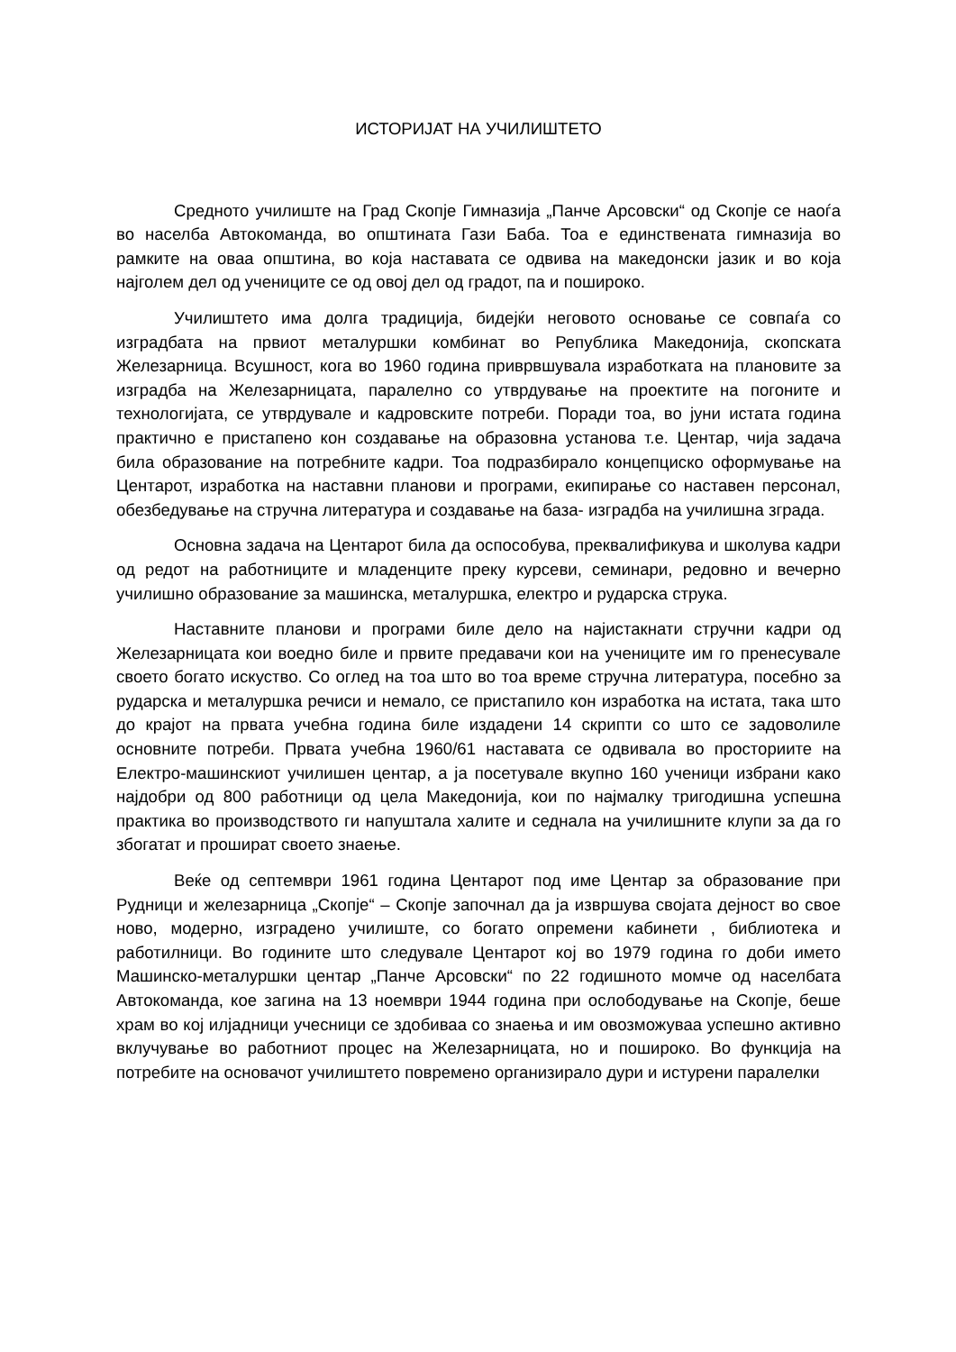ИСТОРИЈАТ НА УЧИЛИШТЕТО
Средното училиште на Град Скопје Гимназија „Панче Арсовски“ од Скопје се наоѓа во населба Автокоманда, во општината Гази Баба. Тоа е единствената гимназија во рамките на оваа општина, во која наставата се одвива на македонски јазик и во која најголем дел од учениците се од овој дел од градот, па и пошироко.
Училиштето има долга традиција, бидејќи неговото основање се совпаѓа со изградбата на првиот металуршки комбинат во Република Македонија, скопската Железарница. Всушност, кога во 1960 година приврвшувала изработката на плановите за изградба на Железарницата, паралелно со утврдување на проектите на погоните и технологијата, се утврдувале и кадровските потреби. Поради тоа, во јуни истата година практично е пристапено кон создавање на образовна установа т.е. Центар, чија задача била образование на потребните кадри. Тоа подразбирало концепциско оформување на Центарот, изработка на наставни планови и програми, екипирање со наставен персонал, обезбедување на стручна литература и создавање на база- изградба на училишна зграда.
Основна задача на Центарот била да оспособува, преквалификува и школува кадри од редот на работниците и младенците преку курсеви, семинари, редовно и вечерно училишно образование за машинска, металуршка, електро и рударска струка.
Наставните планови и програми биле дело на најистакнати стручни кадри од Железарницата кои воедно биле и првите предавачи кои на учениците им го пренесувале своето богато искуство. Со оглед на тоа што во тоа време стручна литература, посебно за рударска и металуршка речиси и немало, се пристапило кон изработка на истата, така што до крајот на првата учебна година биле издадени 14 скрипти со што се задоволиле основните потреби. Првата учебна 1960/61 наставата се одвивала во просториите на Електро-машинскиот училишен центар, а ја посетувале вкупно 160 ученици избрани како најдобри од 800 работници од цела Македонија, кои по најмалку тригодишна успешна практика во производството ги напуштала халите и седнала на училишните клупи за да го збогатат и прошират своето знаење.
Веќе од септември 1961 година Центарот под име Центар за образование при Рудници и железарница „Скопје“ – Скопје започнал да ја извршува својата дејност во свое ново, модерно, изградено училиште, со богато опремени кабинети , библиотека и работилници. Во годините што следувале Центарот кој во 1979 година го доби името Машинско-металуршки центар „Панче Арсовски“ по 22 годишното момче од населбата Автокоманда, кое загина на 13 ноември 1944 година при ослободување на Скопје, беше храм во кој илјадници учесници се здобиваа со знаења и им овозможуваа успешно активно вклучување во работниот процес на Железарницата, но и пошироко. Во функција на потребите на основачот училиштето повремено организирало дури и истурени паралелки